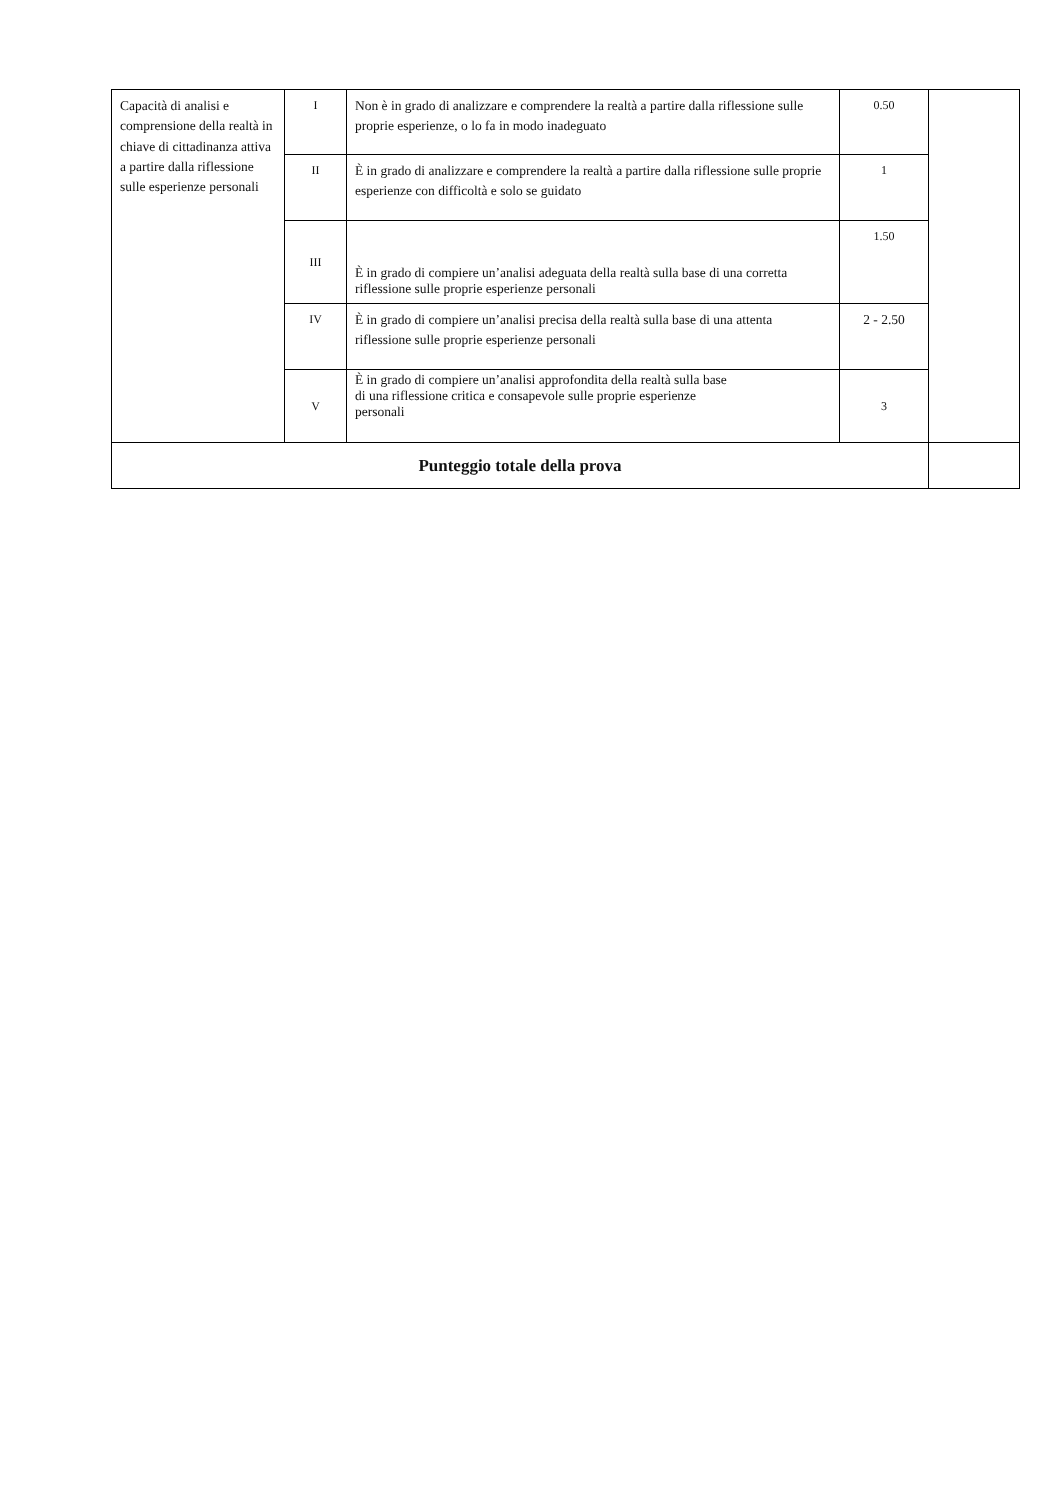| Capacità di analisi e comprensione della realtà in chiave di cittadinanza attiva a partire dalla riflessione sulle esperienze personali | I | Non è in grado di analizzare e comprendere la realtà a partire dalla riflessione sulle proprie esperienze, o lo fa in modo inadeguato | 0.50 | |
| | II | È in grado di analizzare e comprendere la realtà a partire dalla riflessione sulle proprie esperienze con difficoltà e solo se guidato | 1 | |
| | III | È in grado di compiere un’analisi adeguata della realtà sulla base di una corretta riflessione sulle proprie esperienze personali | 1.50 | |
| | IV | È in grado di compiere un’analisi precisa della realtà sulla base di una attenta riflessione sulle proprie esperienze personali | 2 - 2.50 | |
| | V | È in grado di compiere un’analisi approfondita della realtà sulla base di una riflessione critica e consapevole sulle proprie esperienze personali | 3 | |
| Punteggio totale della prova | | | | |